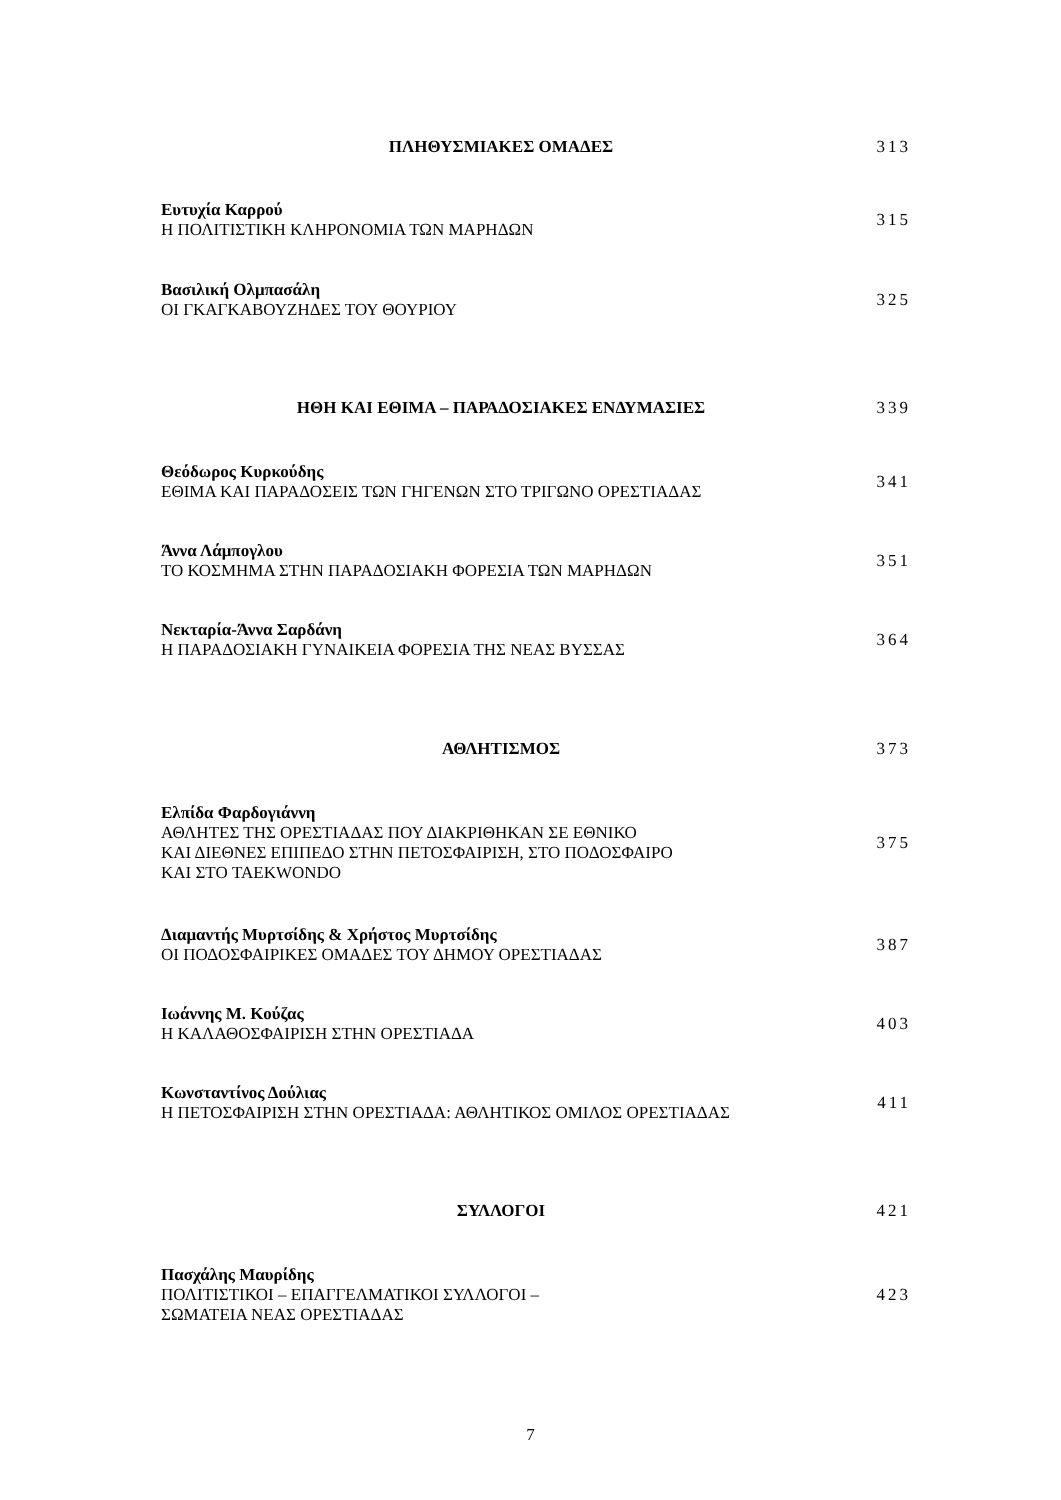ΠΛΗΘΥΣΜΙΑΚΕΣ ΟΜΑΔΕΣ 313
Ευτυχία Καρρού
Η ΠΟΛΙΤΙΣΤΙΚΗ ΚΛΗΡΟΝΟΜΙΑ ΤΩΝ ΜΑΡΗΔΩΝ
315
Βασιλική Ολμπασάλη
ΟΙ ΓΚΑΓΚΑΒΟΥΖΗΔΕΣ ΤΟΥ ΘΟΥΡΙΟΥ
325
ΗΘΗ ΚΑΙ ΕΘΙΜΑ – ΠΑΡΑΔΟΣΙΑΚΕΣ ΕΝΔΥΜΑΣΙΕΣ 339
Θεόδωρος Κυρκούδης
ΕΘΙΜΑ ΚΑΙ ΠΑΡΑΔΟΣΕΙΣ ΤΩΝ ΓΗΓΕΝΩΝ ΣΤΟ ΤΡΙΓΩΝΟ ΟΡΕΣΤΙΑΔΑΣ
341
Άννα Λάμπογλου
ΤΟ ΚΟΣΜΗΜΑ ΣΤΗΝ ΠΑΡΑΔΟΣΙΑΚΗ ΦΟΡΕΣΙΑ ΤΩΝ ΜΑΡΗΔΩΝ
351
Νεκταρία-Άννα Σαρδάνη
Η ΠΑΡΑΔΟΣΙΑΚΗ ΓΥΝΑΙΚΕΙΑ ΦΟΡΕΣΙΑ ΤΗΣ ΝΕΑΣ ΒΥΣΣΑΣ
364
ΑΘΛΗΤΙΣΜΟΣ 373
Ελπίδα Φαρδογιάννη
ΑΘΛΗΤΕΣ ΤΗΣ ΟΡΕΣΤΙΑΔΑΣ ΠΟΥ ΔΙΑΚΡΙΘΗΚΑΝ ΣΕ ΕΘΝΙΚΟ
ΚΑΙ ΔΙΕΘΝΕΣ ΕΠΙΠΕΔΟ ΣΤΗΝ ΠΕΤΟΣΦΑΙΡΙΣΗ, ΣΤΟ ΠΟΔΟΣΦΑΙΡΟ
ΚΑΙ ΣΤΟ TAEKWONDO
375
Διαμαντής Μυρτσίδης & Χρήστος Μυρτσίδης
ΟΙ ΠΟΔΟΣΦΑΙΡΙΚΕΣ ΟΜΑΔΕΣ ΤΟΥ ΔΗΜΟΥ ΟΡΕΣΤΙΑΔΑΣ
387
Ιωάννης Μ. Κούζας
Η ΚΑΛΑΘΟΣΦΑΙΡΙΣΗ ΣΤΗΝ ΟΡΕΣΤΙΑΔΑ
403
Κωνσταντίνος Δούλιας
Η ΠΕΤΟΣΦΑΙΡΙΣΗ ΣΤΗΝ ΟΡΕΣΤΙΑΔΑ: ΑΘΛΗΤΙΚΟΣ ΟΜΙΛΟΣ ΟΡΕΣΤΙΑΔΑΣ
411
ΣΥΛΛΟΓΟΙ 421
Πασχάλης Μαυρίδης
ΠΟΛΙΤΙΣΤΙΚΟΙ – ΕΠΑΓΓΕΛΜΑΤΙΚΟΙ ΣΥΛΛΟΓΟΙ –
ΣΩΜΑΤΕΙΑ ΝΕΑΣ ΟΡΕΣΤΙΑΔΑΣ
423
7